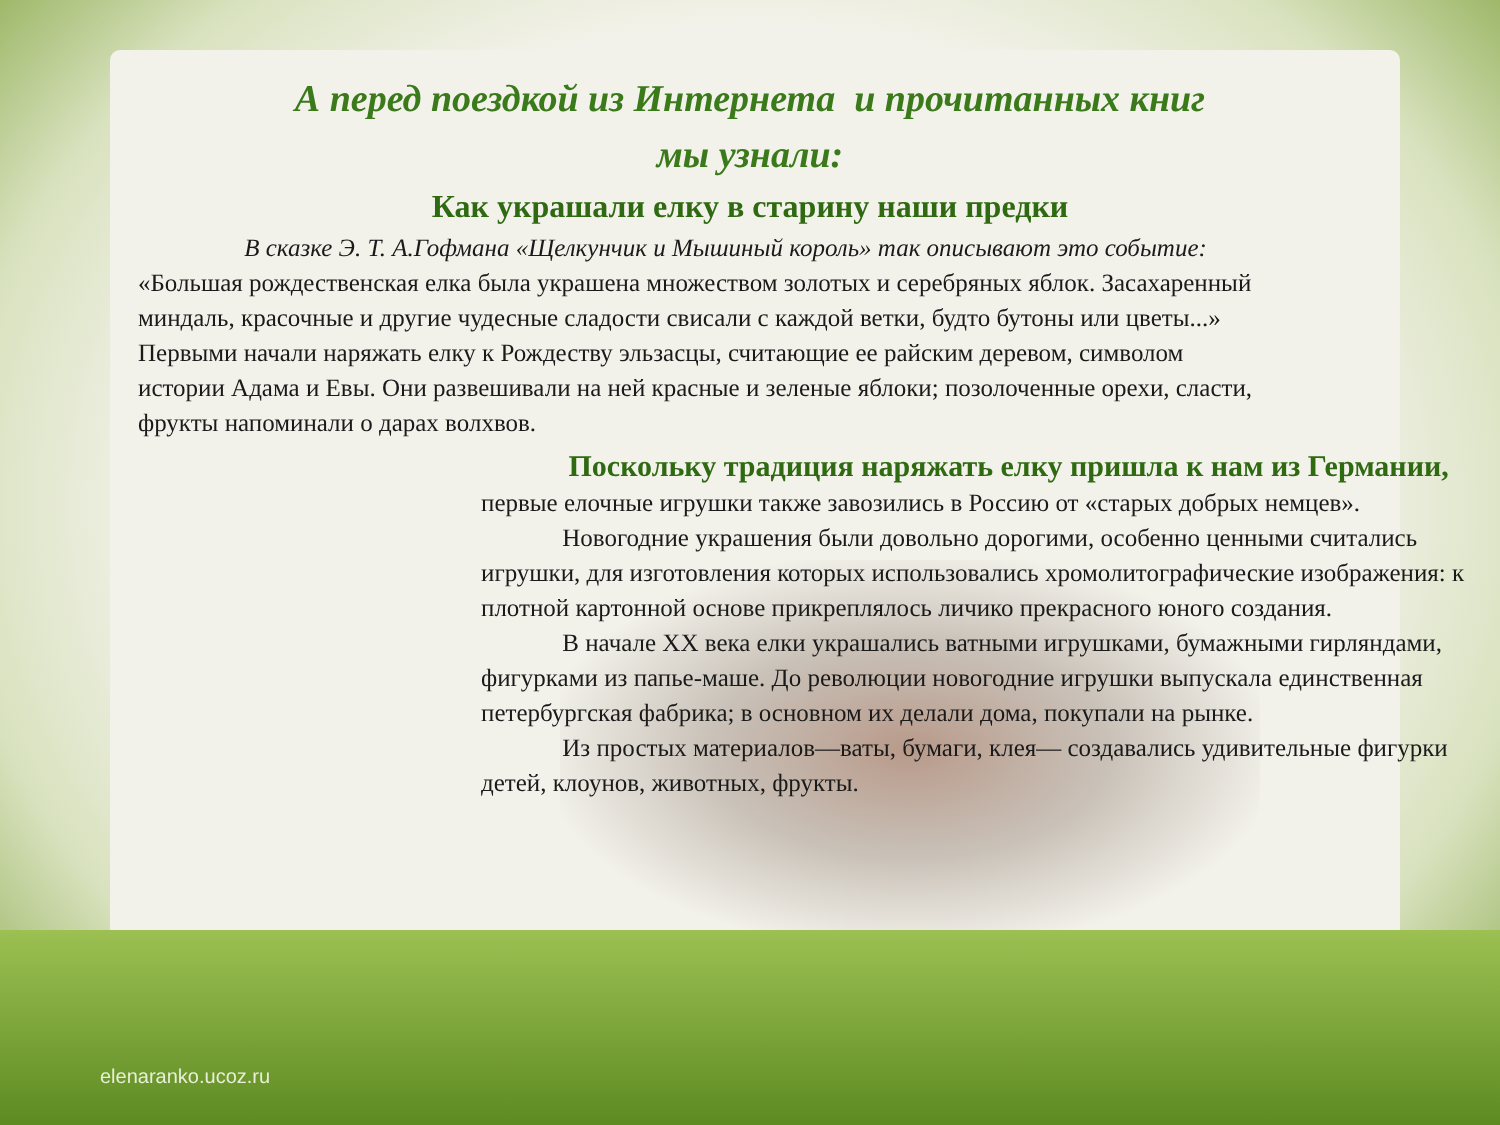А перед поездкой из Интернета и прочитанных книг
мы узнали:
Как украшали елку в старину наши предки
В сказке Э. Т. А.Гофмана «Щелкунчик и Мышиный король» так описывают это событие: «Большая рождественская елка была украшена множеством золотых и серебряных яблок. Засахаренный миндаль, красочные и другие чудесные сладости свисали с каждой ветки, будто бутоны или цветы...» Первыми начали наряжать елку к Рождеству эльзасцы, считающие ее райским деревом, символом истории Адама и Евы. Они развешивали на ней красные и зеленые яблоки; позолоченные орехи, сласти, фрукты напоминали о дарах волхвов.
Поскольку традиция наряжать елку пришла к нам из Германии, первые елочные игрушки также завозились в Россию от «старых добрых немцев».
Новогодние украшения были довольно дорогими, особенно ценными считались игрушки, для изготовления которых использовались хромолитографические изображения: к плотной картонной основе прикреплялось личико прекрасного юного создания.
В начале XX века елки украшались ватными игрушками, бумажными гирляндами, фигурками из папье-маше. До революции новогодние игрушки выпускала единственная петербургская фабрика; в основном их делали дома, покупали на рынке.
Из простых материалов—ваты, бумаги, клея— создавались удивительные фигурки детей, клоунов, животных, фрукты.
elenaranko.ucoz.ru